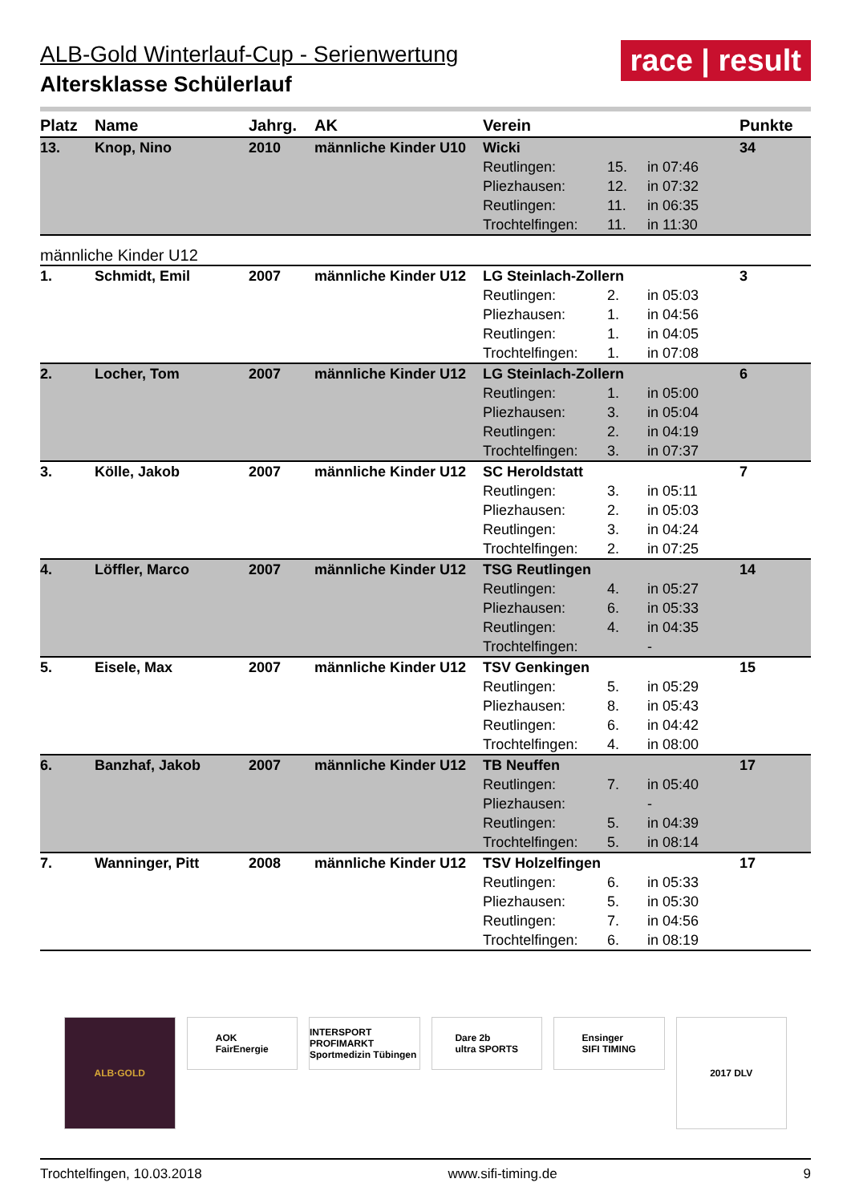race | result
ALB-Gold Winterlauf-Cup - Serienwertung
Altersklasse Schülerlauf
| Platz | Name | Jahrg. | AK | Verein | | | Punkte |
| --- | --- | --- | --- | --- | --- | --- | --- |
| 13. | Knop, Nino | 2010 | männliche Kinder U10 | Wicki | | | 34 |
| | | | | Reutlingen: | 15. | in 07:46 | |
| | | | | Pliezhausen: | 12. | in 07:32 | |
| | | | | Reutlingen: | 11. | in 06:35 | |
| | | | | Trochtelfingen: | 11. | in 11:30 | |
| männliche Kinder U12 | | | | | | | |
| 1. | Schmidt, Emil | 2007 | männliche Kinder U12 | LG Steinlach-Zollern | | | 3 |
| | | | | Reutlingen: | 2. | in 05:03 | |
| | | | | Pliezhausen: | 1. | in 04:56 | |
| | | | | Reutlingen: | 1. | in 04:05 | |
| | | | | Trochtelfingen: | 1. | in 07:08 | |
| 2. | Locher, Tom | 2007 | männliche Kinder U12 | LG Steinlach-Zollern | | | 6 |
| | | | | Reutlingen: | 1. | in 05:00 | |
| | | | | Pliezhausen: | 3. | in 05:04 | |
| | | | | Reutlingen: | 2. | in 04:19 | |
| | | | | Trochtelfingen: | 3. | in 07:37 | |
| 3. | Kölle, Jakob | 2007 | männliche Kinder U12 | SC Heroldstatt | | | 7 |
| | | | | Reutlingen: | 3. | in 05:11 | |
| | | | | Pliezhausen: | 2. | in 05:03 | |
| | | | | Reutlingen: | 3. | in 04:24 | |
| | | | | Trochtelfingen: | 2. | in 07:25 | |
| 4. | Löffler, Marco | 2007 | männliche Kinder U12 | TSG Reutlingen | | | 14 |
| | | | | Reutlingen: | 4. | in 05:27 | |
| | | | | Pliezhausen: | 6. | in 05:33 | |
| | | | | Reutlingen: | 4. | in 04:35 | |
| | | | | Trochtelfingen: | | - | |
| 5. | Eisele, Max | 2007 | männliche Kinder U12 | TSV Genkingen | | | 15 |
| | | | | Reutlingen: | 5. | in 05:29 | |
| | | | | Pliezhausen: | 8. | in 05:43 | |
| | | | | Reutlingen: | 6. | in 04:42 | |
| | | | | Trochtelfingen: | 4. | in 08:00 | |
| 6. | Banzhaf, Jakob | 2007 | männliche Kinder U12 | TB Neuffen | | | 17 |
| | | | | Reutlingen: | 7. | in 05:40 | |
| | | | | Pliezhausen: | | - | |
| | | | | Reutlingen: | 5. | in 04:39 | |
| | | | | Trochtelfingen: | 5. | in 08:14 | |
| 7. | Wanninger, Pitt | 2008 | männliche Kinder U12 | TSV Holzelfingen | | | 17 |
| | | | | Reutlingen: | 6. | in 05:33 | |
| | | | | Pliezhausen: | 5. | in 05:30 | |
| | | | | Reutlingen: | 7. | in 04:56 | |
| | | | | Trochtelfingen: | 6. | in 08:19 | |
ALB·GOLD
AOK
FairEnergie
INTERSPORT PROFIMARKT
Sportmedizin Tübingen
Dare 2b
ultra SPORTS
Ensinger
SIFI TIMING
2017 DLV
Trochtelfingen, 10.03.2018 www.sifi-timing.de 9